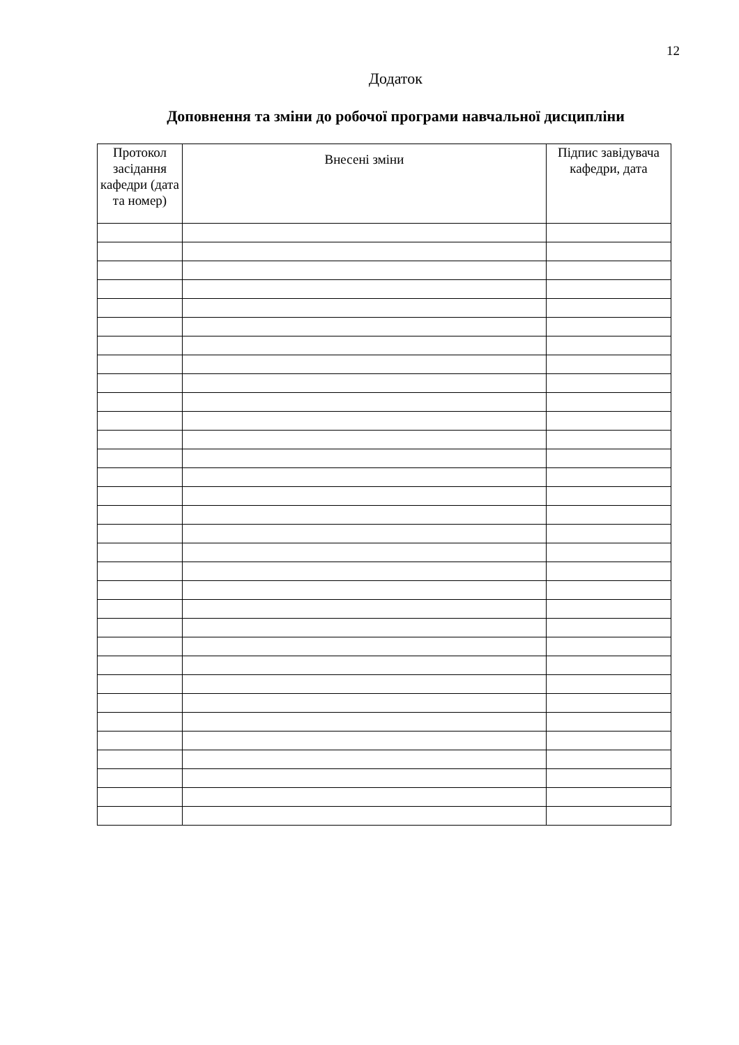12
Додаток
Доповнення та зміни до робочої програми навчальної дисципліни
| Протокол засідання кафедри (дата та номер) | Внесені зміни | Підпис завідувача кафедри, дата |
| --- | --- | --- |